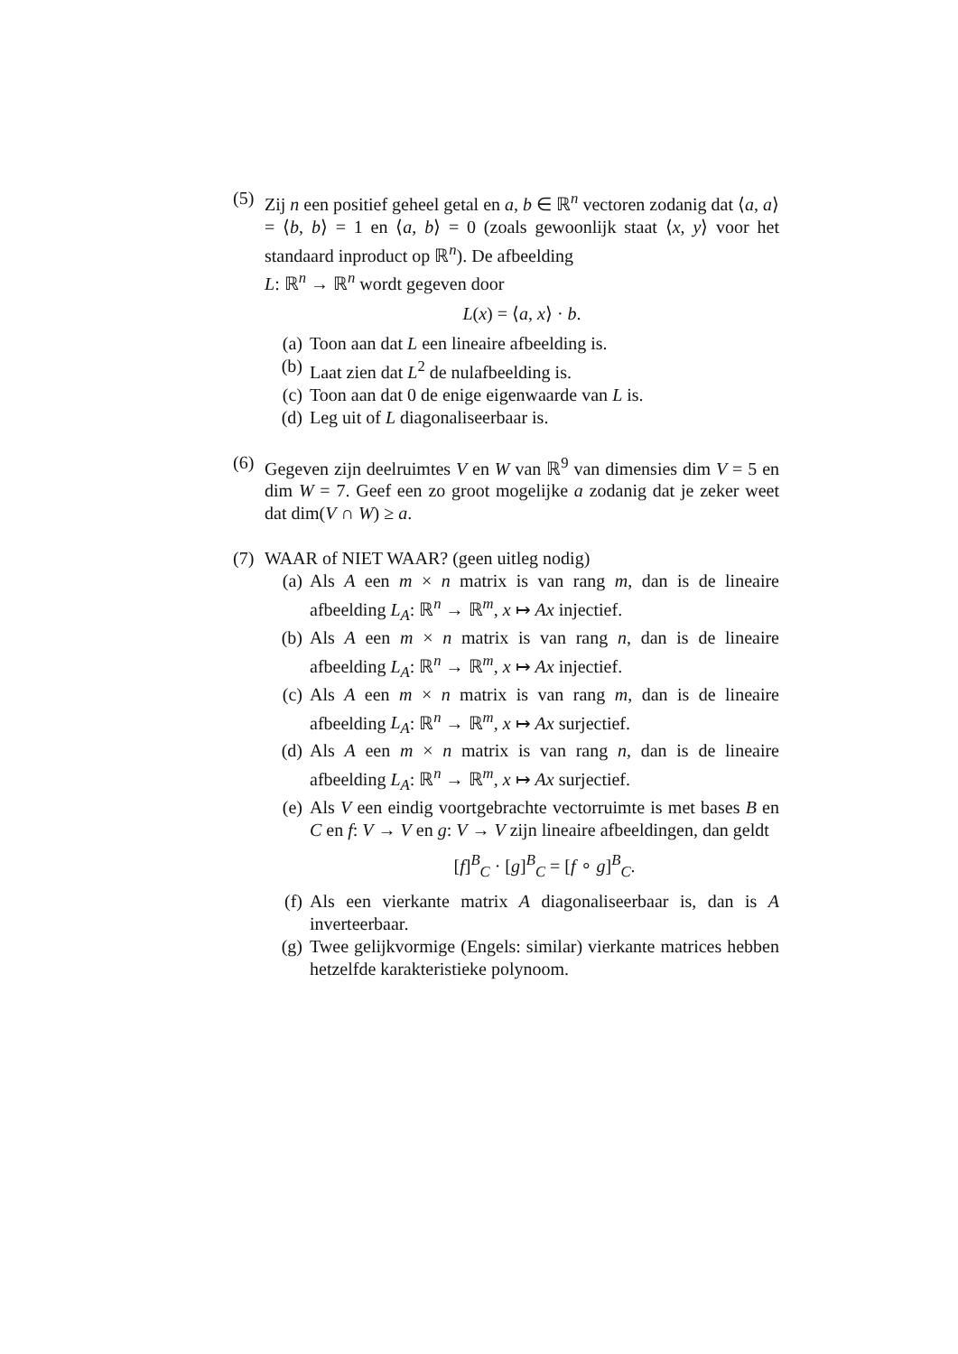(5)
Zij n een positief geheel getal en a, b ∈ ℝ<sup>n</sup> vectoren zodanig dat ⟨a, a⟩ = ⟨b, b⟩ = 1 en ⟨a, b⟩ = 0 (zoals gewoonlijk staat ⟨x, y⟩ voor het standaard inproduct op ℝ<sup>n</sup>). De afbeelding
L: ℝ<sup>n</sup> → ℝ<sup>n</sup> wordt gegeven door
L(x) = ⟨a, x⟩ · b.
(a) Toon aan dat L een lineaire afbeelding is.
(b) Laat zien dat L<sup>2</sup> de nulafbeelding is.
(c) Toon aan dat 0 de enige eigenwaarde van L is.
(d) Leg uit of L diagonaliseerbaar is.
(6)
Gegeven zijn deelruimtes V en W van ℝ<sup>9</sup> van dimensies dim V = 5 en dim W = 7. Geef een zo groot mogelijke a zodanig dat je zeker weet dat dim(V ∩ W) ≥ a.
(7)
WAAR of NIET WAAR? (geen uitleg nodig)
(a) Als A een m × n matrix is van rang m, dan is de lineaire afbeelding L<sub>A</sub>: ℝ<sup>n</sup> → ℝ<sup>m</sup>, x ↦ Ax injectief.
(b) Als A een m × n matrix is van rang n, dan is de lineaire afbeelding L<sub>A</sub>: ℝ<sup>n</sup> → ℝ<sup>m</sup>, x ↦ Ax injectief.
(c) Als A een m × n matrix is van rang m, dan is de lineaire afbeelding L<sub>A</sub>: ℝ<sup>n</sup> → ℝ<sup>m</sup>, x ↦ Ax surjectief.
(d) Als A een m × n matrix is van rang n, dan is de lineaire afbeelding L<sub>A</sub>: ℝ<sup>n</sup> → ℝ<sup>m</sup>, x ↦ Ax surjectief.
(e) Als V een eindig voortgebrachte vectorruimte is met bases B en C en f: V → V en g: V → V zijn lineaire afbeeldingen, dan geldt
[f]<sup>B</sup><sub>C</sub> · [g]<sup>B</sup><sub>C</sub> = [f ∘ g]<sup>B</sup><sub>C</sub>.
(f) Als een vierkante matrix A diagonaliseerbaar is, dan is A inverteerbaar.
(g) Twee gelijkvormige (Engels: similar) vierkante matrices hebben hetzelfde karakteristieke polynoom.